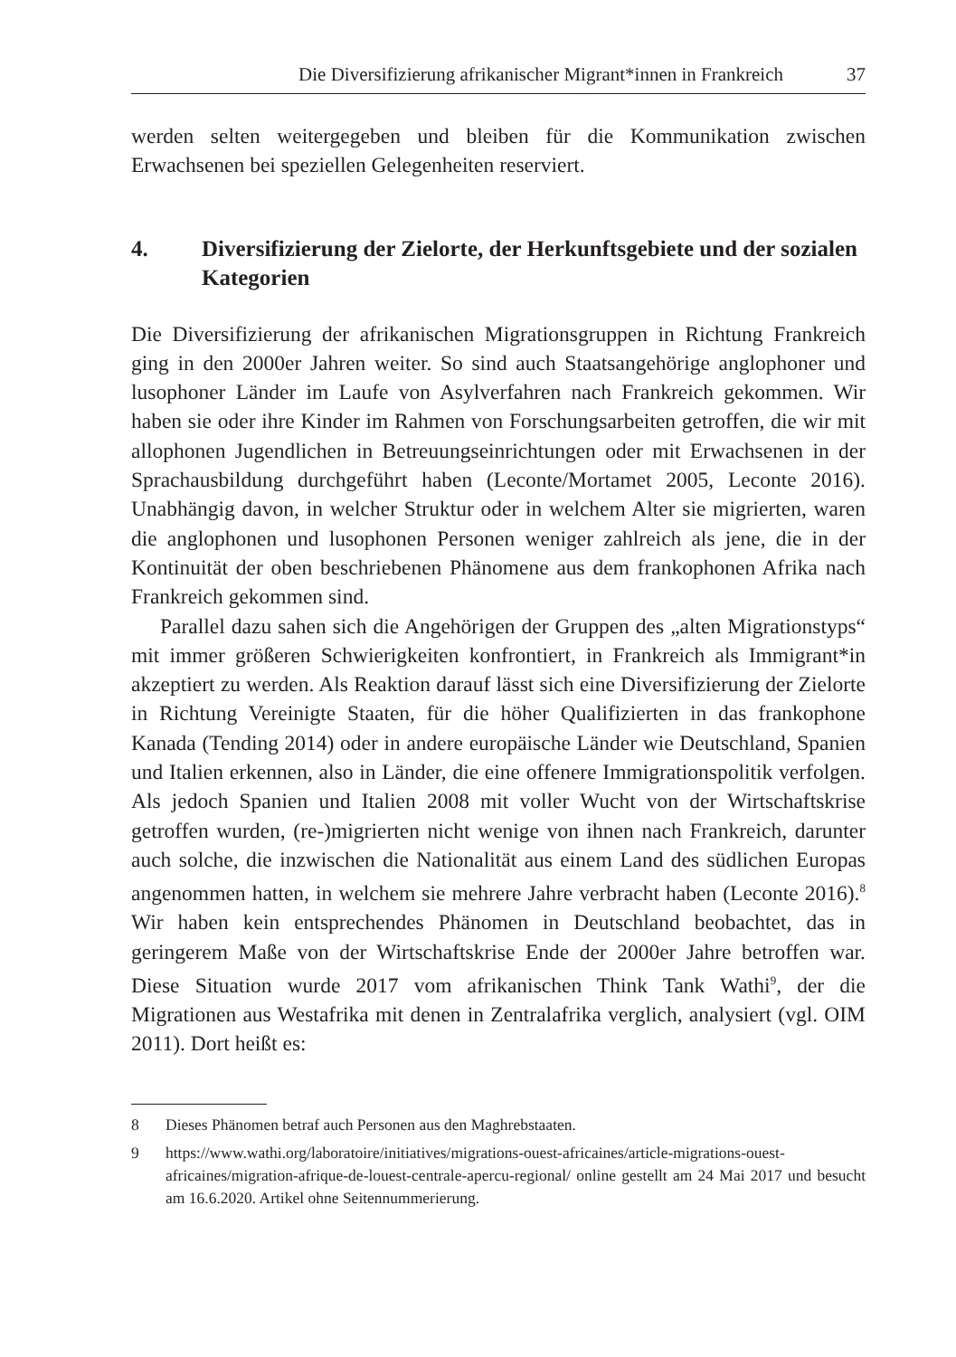Die Diversifizierung afrikanischer Migrant*innen in Frankreich 37
werden selten weitergegeben und bleiben für die Kommunikation zwischen Erwachsenen bei speziellen Gelegenheiten reserviert.
4. Diversifizierung der Zielorte, der Herkunftsgebiete und der sozialen Kategorien
Die Diversifizierung der afrikanischen Migrationsgruppen in Richtung Frankreich ging in den 2000er Jahren weiter. So sind auch Staatsangehörige anglophoner und lusophoner Länder im Laufe von Asylverfahren nach Frankreich gekommen. Wir haben sie oder ihre Kinder im Rahmen von Forschungsarbeiten getroffen, die wir mit allophonen Jugendlichen in Betreuungseinrichtungen oder mit Erwachsenen in der Sprachausbildung durchgeführt haben (Leconte/Mortamet 2005, Leconte 2016). Unabhängig davon, in welcher Struktur oder in welchem Alter sie migrierten, waren die anglophonen und lusophonen Personen weniger zahlreich als jene, die in der Kontinuität der oben beschriebenen Phänomene aus dem frankophonen Afrika nach Frankreich gekommen sind.
Parallel dazu sahen sich die Angehörigen der Gruppen des „alten Migrationstyps“ mit immer größeren Schwierigkeiten konfrontiert, in Frankreich als Immigrant*in akzeptiert zu werden. Als Reaktion darauf lässt sich eine Diversifizierung der Zielorte in Richtung Vereinigte Staaten, für die höher Qualifizierten in das frankophone Kanada (Tending 2014) oder in andere europäische Länder wie Deutschland, Spanien und Italien erkennen, also in Länder, die eine offenere Immigrationspolitik verfolgen. Als jedoch Spanien und Italien 2008 mit voller Wucht von der Wirtschaftskrise getroffen wurden, (re-)migrierten nicht wenige von ihnen nach Frankreich, darunter auch solche, die inzwischen die Nationalität aus einem Land des südlichen Europas angenommen hatten, in welchem sie mehrere Jahre verbracht haben (Leconte 2016).<sup>8</sup> Wir haben kein entsprechendes Phänomen in Deutschland beobachtet, das in geringerem Maße von der Wirtschaftskrise Ende der 2000er Jahre betroffen war. Diese Situation wurde 2017 vom afrikanischen Think Tank Wathi<sup>9</sup>, der die Migrationen aus Westafrika mit denen in Zentralafrika verglich, analysiert (vgl. OIM 2011). Dort heißt es:
8 Dieses Phänomen betraf auch Personen aus den Maghrebstaaten.
9 https://www.wathi.org/laboratoire/initiatives/migrations-ouest-africaines/article-migrations-ouest-africaines/migration-afrique-de-louest-centrale-apercu-regional/ online gestellt am 24 Mai 2017 und besucht am 16.6.2020. Artikel ohne Seitennummerierung.